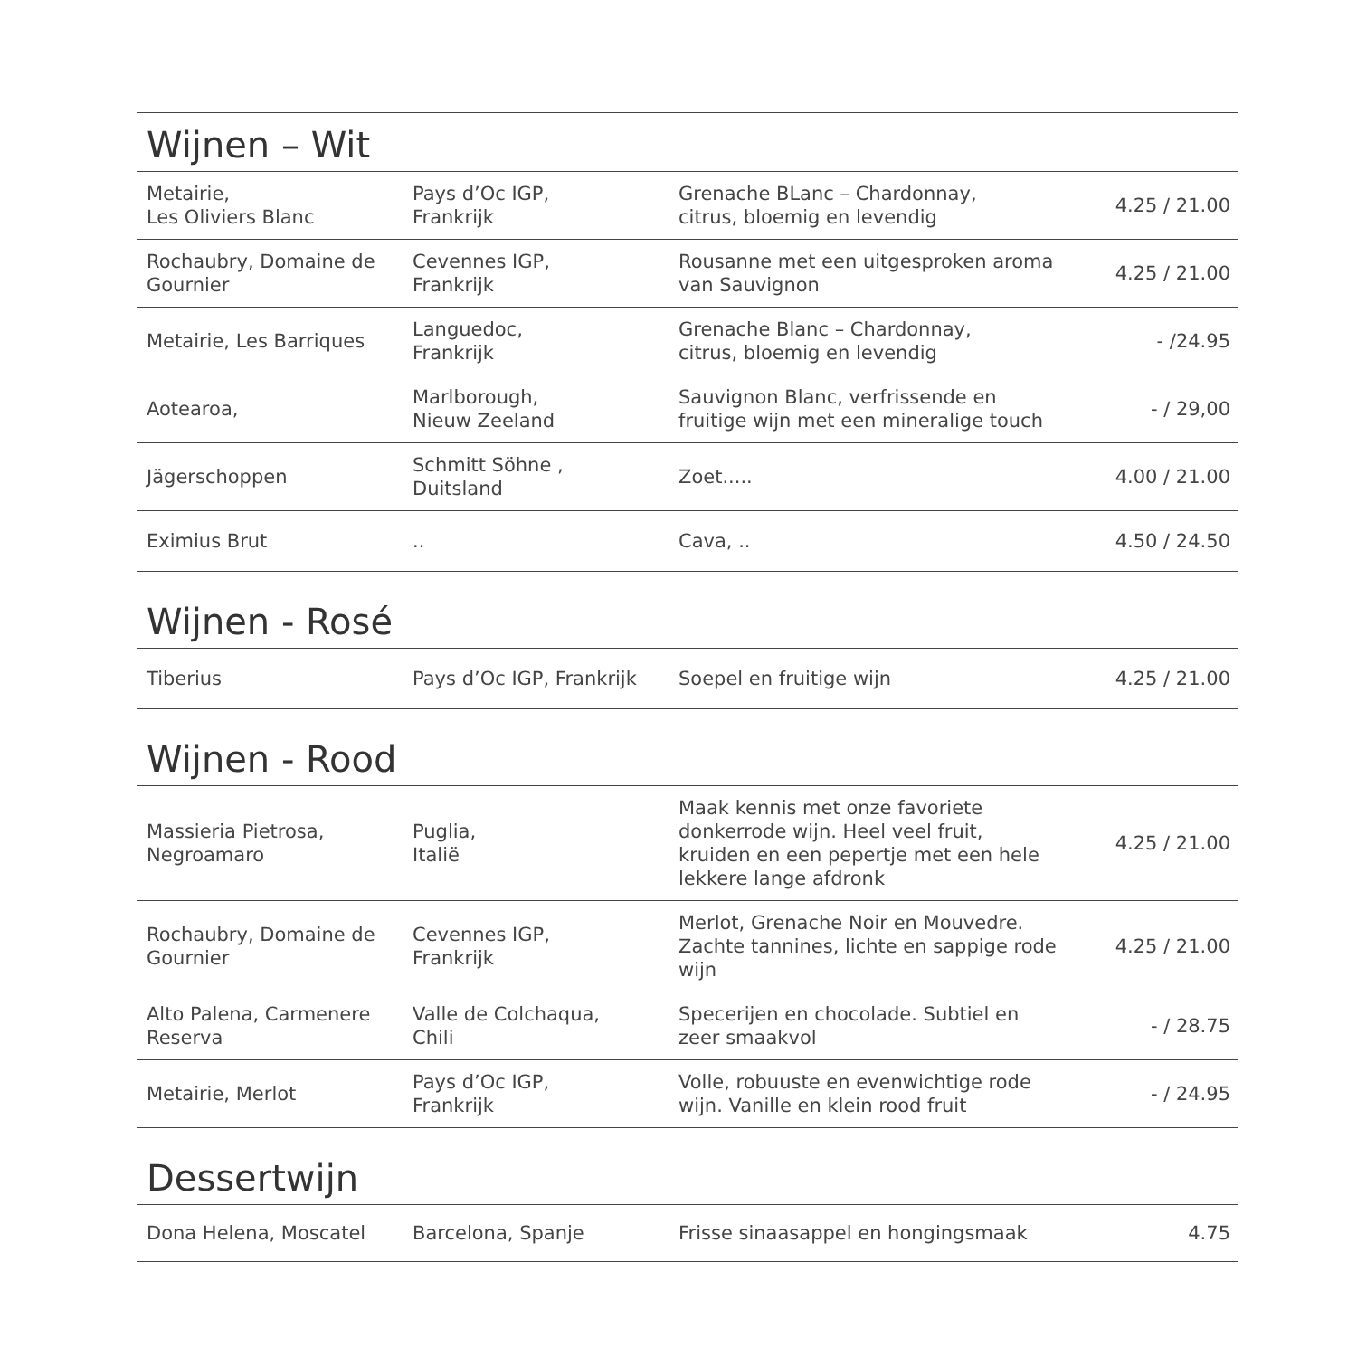Wijnen – Wit
| Metairie, Les Oliviers Blanc | Pays d’Oc IGP, Frankrijk | Grenache BLanc – Chardonnay, citrus, bloemig en levendig | 4.25 / 21.00 |
| Rochaubry, Domaine de Gournier | Cevennes IGP, Frankrijk | Rousanne met een uitgesproken aroma van Sauvignon | 4.25 / 21.00 |
| Metairie, Les Barriques | Languedoc, Frankrijk | Grenache Blanc – Chardonnay, citrus, bloemig en levendig | - /24.95 |
| Aotearoa, | Marlborough, Nieuw Zeeland | Sauvignon Blanc, verfrissende en fruitige wijn met een mineralige touch | - / 29,00 |
| Jägerschoppen | Schmitt Söhne , Duitsland | Zoet..... | 4.00 / 21.00 |
| Eximius Brut | .. | Cava, .. | 4.50 / 24.50 |
Wijnen - Rosé
| Tiberius | Pays d’Oc IGP, Frankrijk | Soepel en fruitige wijn | 4.25 / 21.00 |
Wijnen - Rood
| Massieria Pietrosa, Negroamaro | Puglia, Italië | Maak kennis met onze favoriete donkerrode wijn. Heel veel fruit, kruiden en een pepertje met een hele lekkere lange afdronk | 4.25 / 21.00 |
| Rochaubry, Domaine de Gournier | Cevennes IGP, Frankrijk | Merlot, Grenache Noir en Mouvedre. Zachte tannines, lichte en sappige rode wijn | 4.25 / 21.00 |
| Alto Palena, Carmenere Reserva | Valle de Colchaqua, Chili | Specerijen en chocolade. Subtiel en zeer smaakvol | - / 28.75 |
| Metairie, Merlot | Pays d’Oc IGP, Frankrijk | Volle, robuuste en evenwichtige rode wijn. Vanille en klein rood fruit | - / 24.95 |
Dessertwijn
| Dona Helena, Moscatel | Barcelona, Spanje | Frisse sinaasappel en hongingsmaak | 4.75 |